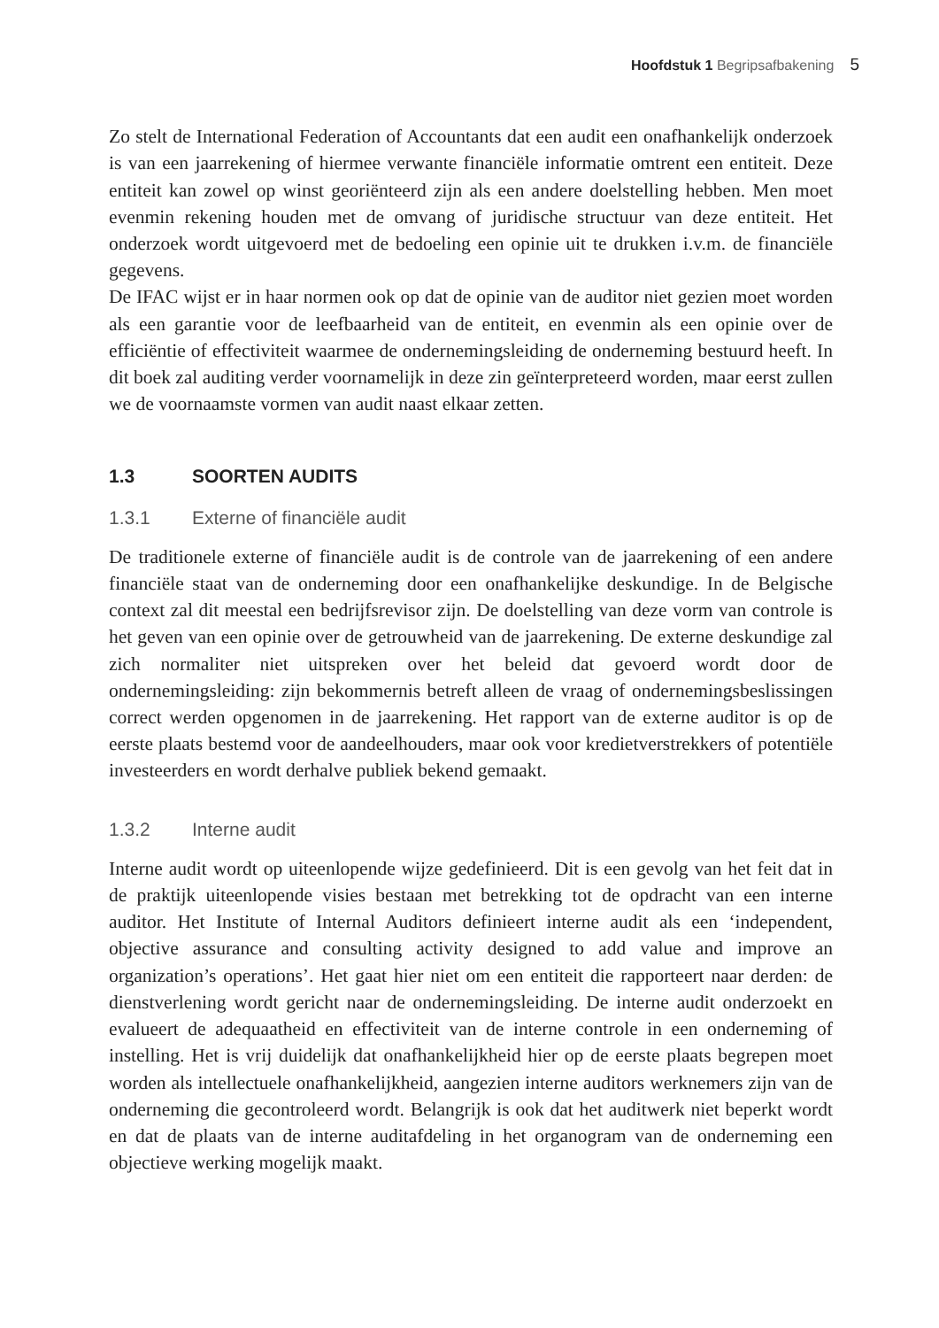Hoofdstuk 1 Begripsafbakening 5
Zo stelt de International Federation of Accountants dat een audit een onafhankelijk onderzoek is van een jaarrekening of hiermee verwante financiële informatie omtrent een entiteit. Deze entiteit kan zowel op winst georiënteerd zijn als een andere doelstelling hebben. Men moet evenmin rekening houden met de omvang of juridische structuur van deze entiteit. Het onderzoek wordt uitgevoerd met de bedoeling een opinie uit te drukken i.v.m. de financiële gegevens.
De IFAC wijst er in haar normen ook op dat de opinie van de auditor niet gezien moet worden als een garantie voor de leefbaarheid van de entiteit, en evenmin als een opinie over de efficiëntie of effectiviteit waarmee de ondernemingsleiding de onderneming bestuurd heeft. In dit boek zal auditing verder voornamelijk in deze zin geïnterpreteerd worden, maar eerst zullen we de voornaamste vormen van audit naast elkaar zetten.
1.3 SOORTEN AUDITS
1.3.1 Externe of financiële audit
De traditionele externe of financiële audit is de controle van de jaarrekening of een andere financiële staat van de onderneming door een onafhankelijke deskundige. In de Belgische context zal dit meestal een bedrijfsrevisor zijn. De doelstelling van deze vorm van controle is het geven van een opinie over de getrouwheid van de jaarrekening. De externe deskundige zal zich normaliter niet uitspreken over het beleid dat gevoerd wordt door de ondernemingsleiding: zijn bekommernis betreft alleen de vraag of ondernemingsbeslissingen correct werden opgenomen in de jaarrekening. Het rapport van de externe auditor is op de eerste plaats bestemd voor de aandeelhouders, maar ook voor kredietverstrekkers of potentiële investeerders en wordt derhalve publiek bekend gemaakt.
1.3.2 Interne audit
Interne audit wordt op uiteenlopende wijze gedefinieerd. Dit is een gevolg van het feit dat in de praktijk uiteenlopende visies bestaan met betrekking tot de opdracht van een interne auditor. Het Institute of Internal Auditors definieert interne audit als een ‘independent, objective assurance and consulting activity designed to add value and improve an organization’s operations’. Het gaat hier niet om een entiteit die rapporteert naar derden: de dienstverlening wordt gericht naar de ondernemingsleiding. De interne audit onderzoekt en evalueert de adequaatheid en effectiviteit van de interne controle in een onderneming of instelling. Het is vrij duidelijk dat onafhankelijkheid hier op de eerste plaats begrepen moet worden als intellectuele onafhankelijkheid, aangezien interne auditors werknemers zijn van de onderneming die gecontroleerd wordt. Belangrijk is ook dat het auditwerk niet beperkt wordt en dat de plaats van de interne auditafdeling in het organogram van de onderneming een objectieve werking mogelijk maakt.